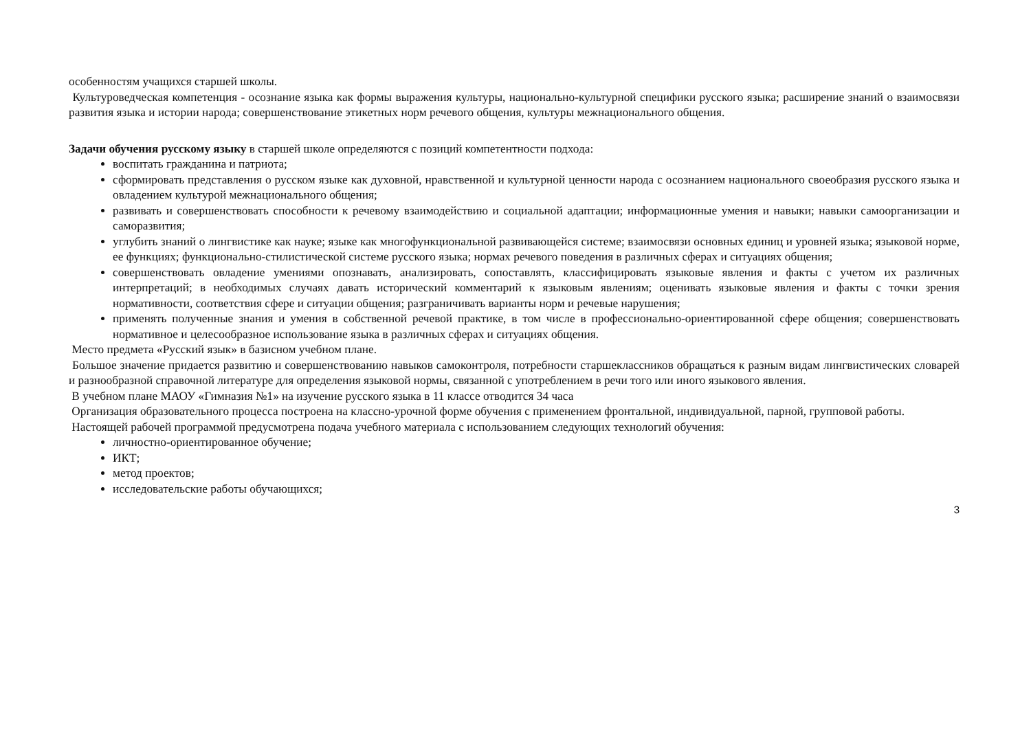особенностям учащихся старшей школы.
Культуроведческая компетенция - осознание языка как формы выражения культуры, национально-культурной специфики русского языка; расширение знаний о взаимосвязи развития языка и истории народа; совершенствование этикетных норм речевого общения, культуры межнационального общения.
Задачи обучения русскому языку в старшей школе определяются с позиций компетентности подхода:
воспитать гражданина и патриота;
сформировать представления о русском языке как духовной, нравственной и культурной ценности народа с осознанием национального своеобразия русского языка и овладением культурой межнационального общения;
развивать и совершенствовать способности к речевому взаимодействию и социальной адаптации; информационные умения и навыки; навыки самоорганизации и саморазвития;
углубить знаний о лингвистике как науке; языке как многофункциональной развивающейся системе; взаимосвязи основных единиц и уровней языка; языковой норме, ее функциях; функционально-стилистической системе русского языка; нормах речевого поведения в различных сферах и ситуациях общения;
совершенствовать овладение умениями опознавать, анализировать, сопоставлять, классифицировать языковые явления и факты с учетом их различных интерпретаций; в необходимых случаях давать исторический комментарий к языковым явлениям; оценивать языковые явления и факты с точки зрения нормативности, соответствия сфере и ситуации общения; разграничивать варианты норм и речевые нарушения;
применять полученные знания и умения в собственной речевой практике, в том числе в профессионально-ориентированной сфере общения; совершенствовать нормативное и целесообразное использование языка в различных сферах и ситуациях общения.
Место предмета «Русский язык» в базисном учебном плане.
Большое значение придается развитию и совершенствованию навыков самоконтроля, потребности старшеклассников обращаться к разным видам лингвистических словарей и разнообразной справочной литературе для определения языковой нормы, связанной с употреблением в речи того или иного языкового явления.
В учебном плане МАОУ «Гимназия №1» на изучение русского языка в 11 классе отводится 34 часа
Организация образовательного процесса построена на классно-урочной форме обучения с применением фронтальной, индивидуальной, парной, групповой работы.
Настоящей рабочей программой предусмотрена подача учебного материала с использованием следующих технологий обучения:
личностно-ориентированное обучение;
ИКТ;
метод проектов;
исследовательские работы обучающихся;
3